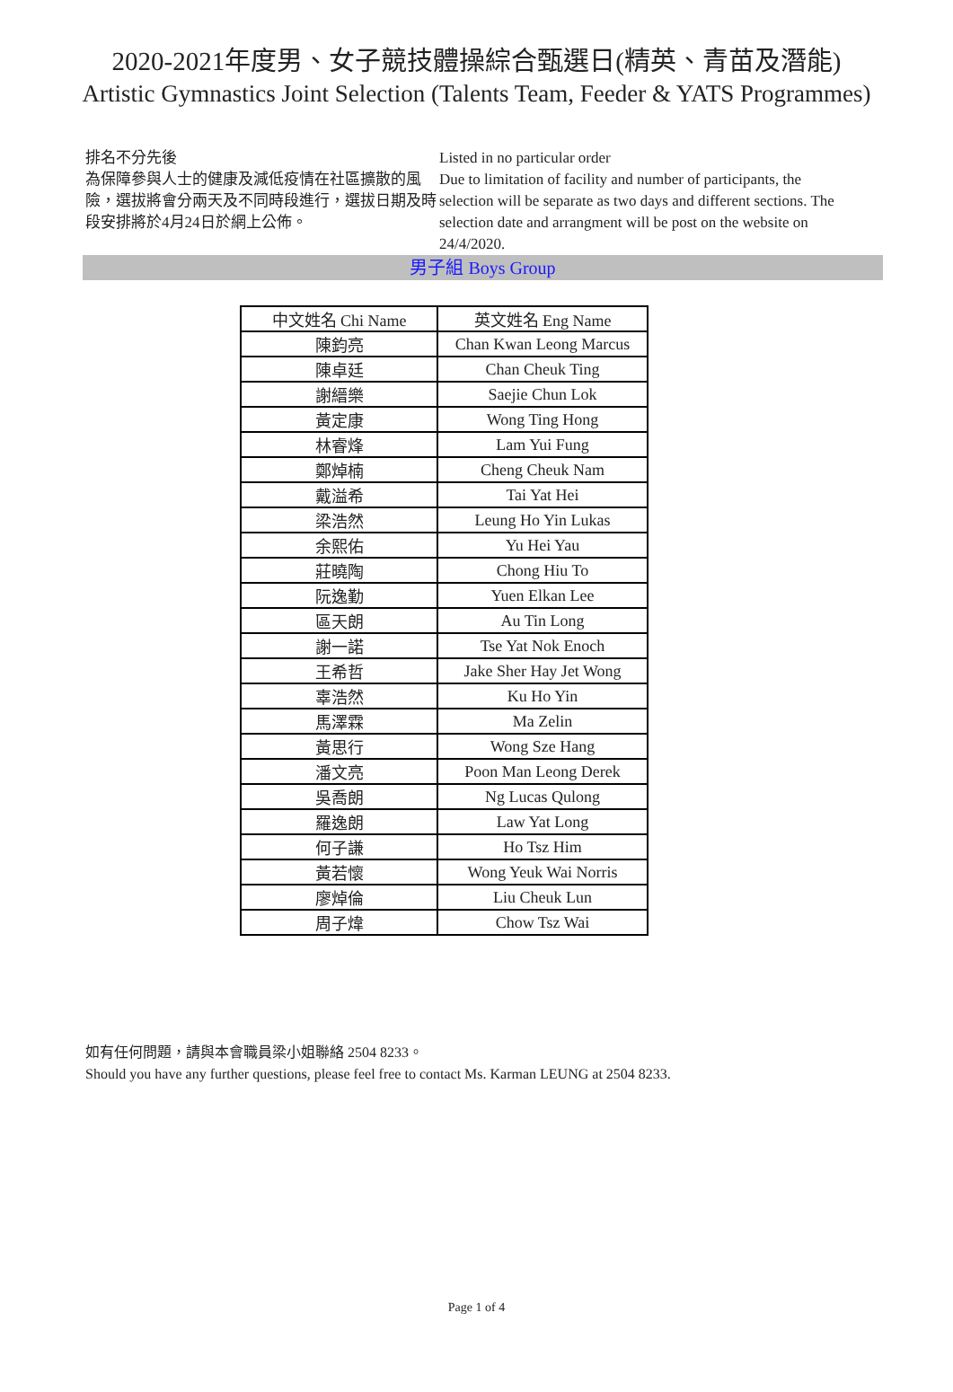2020-2021年度男、女子競技體操綜合甄選日(精英、青苗及潛能)
Artistic Gymnastics Joint Selection (Talents Team, Feeder & YATS Programmes)
排名不分先後
為保障參與人士的健康及減低疫情在社區擴散的風險，選拔將會分兩天及不同時段進行，選拔日期及時段安排將於4月24日於網上公佈。
Listed in no particular order
Due to limitation of facility and number of participants, the selection will be separate as two days and different sections. The selection date and arrangment will be post on the website on 24/4/2020.
男子組 Boys Group
| 中文姓名 Chi Name | 英文姓名 Eng Name |
| --- | --- |
| 陳鈞亮 | Chan Kwan Leong Marcus |
| 陳卓廷 | Chan Cheuk Ting |
| 謝縉樂 | Saejie Chun Lok |
| 黃定康 | Wong Ting Hong |
| 林睿烽 | Lam Yui Fung |
| 鄭焯楠 | Cheng Cheuk Nam |
| 戴溢希 | Tai Yat Hei |
| 梁浩然 | Leung Ho Yin Lukas |
| 余熙佑 | Yu Hei Yau |
| 莊曉陶 | Chong Hiu To |
| 阮逸勤 | Yuen Elkan Lee |
| 區天朗 | Au Tin Long |
| 謝一諾 | Tse Yat Nok Enoch |
| 王希哲 | Jake Sher Hay Jet Wong |
| 辜浩然 | Ku Ho Yin |
| 馬澤霖 | Ma Zelin |
| 黃思行 | Wong Sze Hang |
| 潘文亮 | Poon Man Leong Derek |
| 吳喬朗 | Ng Lucas Qulong |
| 羅逸朗 | Law Yat Long |
| 何子謙 | Ho Tsz Him |
| 黃若懷 | Wong Yeuk Wai Norris |
| 廖焯倫 | Liu Cheuk Lun |
| 周子煒 | Chow Tsz Wai |
如有任何問題，請與本會職員梁小姐聯絡 2504 8233。
Should you have any further questions, please feel free to contact Ms. Karman LEUNG at 2504 8233.
Page 1 of 4